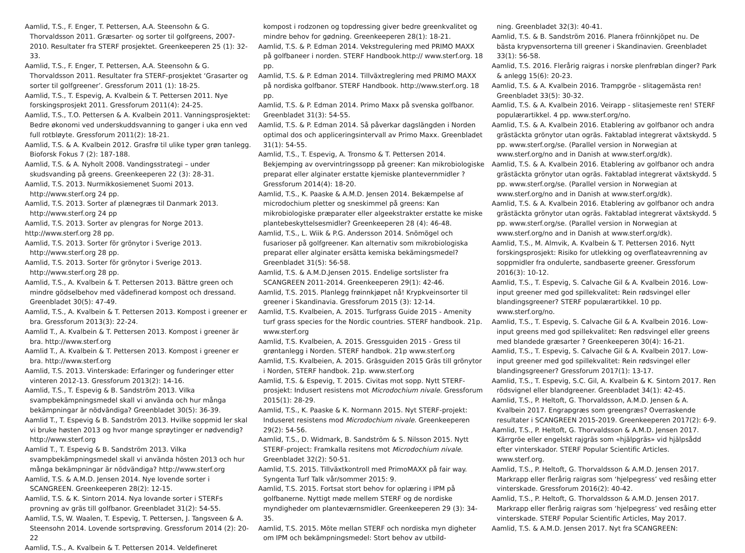Aamlid, T.S., F. Enger, T. Pettersen, A.A. Steensohn & G. Thorvaldsson 2011. Græsarter- og sorter til golfgreens, 2007-2010. Resultater fra STERF prosjektet. Greenkeeperen 25 (1): 32-33.
Aamlid, T.S., F. Enger, T. Pettersen, A.A. Steensohn & G. Thorvaldsson 2011. Resultater fra STERF-prosjektet ‘Grasarter og sorter til golfgreener’. Gressforum 2011 (1): 18-25.
Aamlid, T.S., T. Espevig, A. Kvalbein & T. Pettersen 2011. Nye forskingsprosjekt 2011. Gressforum 2011(4): 24-25.
Aamlid, T.S., T.O. Pettersen & A. Kvalbein 2011. Vanningsprosjektet: Bedre økonomi ved underskuddsvanning to ganger i uka enn ved full rotbløyte. Gressforum 2011(2): 18-21.
Aamlid, T.S. & A. Kvalbein 2012. Grasfrø til ulike typer grøn tanlegg. Bioforsk Fokus 7 (2): 187-188.
Aamlid, T.S. & A. Nyholt 2008. Vandingsstrategi – under skudsvanding på greens. Greenkeeperen 22 (3): 28-31.
Aamlid, T.S. 2013. Nurmikkosiemenet Suomi 2013. http://www.sterf.org 24 pp.
Aamlid, T.S. 2013. Sorter af plænegræs til Danmark 2013. http://www.sterf.org 24 pp
Aamlid, T.S. 2013. Sorter av plengras for Norge 2013.
http://www.sterf.org 28 pp.
Aamlid, T.S. 2013. Sorter för grönytor i Sverige 2013. http://www.sterf.org 28 pp.
Aamlid, T.S. 2013. Sorter för grönytor i Sverige 2013. http://www.sterf.org 28 pp.
Aamlid, T.S., A. Kvalbein & T. Pettersen 2013. Bättre green och mindre gödselbehov med vädefinerad kompost och dressand. Greenbladet 30(5): 47-49.
Aamlid, T.S., A. Kvalbein & T. Pettersen 2013. Kompost i greener er bra. Gressforum 2013(3): 22-24.
Aamlid T., A. Kvalbein & T. Pettersen 2013. Kompost i greener är bra. http://www.sterf.org
Aamlid T., A. Kvalbein & T. Pettersen 2013. Kompost i greener er bra. http://www.sterf.org
Aamlid, T.S. 2013. Vinterskade: Erfaringer og funderinger etter vinteren 2012-13. Gressforum 2013(2): 14-16.
Aamlid, T.S., T. Espevig & B. Sandström 2013. Vilka svampbekämpningsmedel skall vi använda och hur många bekämpningar är nödvändiga? Greenbladet 30(5): 36-39.
Aamlid T., T. Espevig & B. Sandström 2013. Hvilke soppmid ler skal vi bruke høsten 2013 og hvor mange sprøytinger er nødvendig? http://www.sterf.org
Aamlid T., T. Espevig & B. Sandström 2013. Vilka svampbekämpningsmedel skall vi använda hösten 2013 och hur många bekämpningar är nödvändiga? http://www.sterf.org
Aamlid, T.S. & A.M.D. Jensen 2014. Nye lovende sorter i SCANGREEN. Greenkeeperen 28(2): 12-15.
Aamlid, T.S. & K. Sintorn 2014. Nya lovande sorter i STERFs provning av gräs till golfbanor. Greenbladet 31(2): 54-55.
Aamlid, T.S, W. Waalen, T. Espevig, T. Pettersen, J. Tangsveen & A. Steensohn 2014. Lovende sortsprøving. Gressforum 2014 (2): 20-22
Aamlid, T.S., A. Kvalbein & T. Pettersen 2014. Veldefineret
kompost i rodzonen og topdressing giver bedre greenkvalitet og mindre behov for gødning. Greenkeeperen 28(1): 18-21.
Aamlid, T.S. & P. Edman 2014. Vekstregulering med PRIMO MAXX på golfbaneer i norden. STERF Handbook.http:// www.sterf.org. 18 pp.
Aamlid, T.S. & P. Edman 2014. Tillväxtreglering med PRIMO MAXX på nordiska golfbanor. STERF Handbook. http://www.sterf.org. 18 pp.
Aamlid, T.S. & P. Edman 2014. Primo Maxx på svenska golfbanor. Greenbladet 31(3): 54-55.
Aamlid, T.S. & P. Edman 2014. Så påverkar dagslängden i Norden optimal dos och appliceringsintervall av Primo Maxx. Greenbladet 31(1): 54-55.
Aamlid, T.S., T. Espevig, A. Tronsmo & T. Pettersen 2014. Bekjemping av overvintringssopp på greener: Kan mikrobiologiske preparat eller alginater erstatte kjemiske plantevernmidler ? Gressforum 2014(4): 18-20.
Aamlid, T.S., K. Paaske & A.M.D. Jensen 2014. Bekæmpelse af microdochium pletter og sneskimmel på greens: Kan mikrobiologiske præparater eller algeekstrakter erstatte ke miske plantebeskyttelsesmidler? Greenkeeperen 28 (4): 46-48.
Aamlid, T.S., L. Wiik & P.G. Andersson 2014. Snömögel och fusarioser på golfgreener. Kan alternativ som mikrobiologiska preparat eller alginater ersätta kemiska bekämingsmedel? Greenbladet 31(5): 56-58.
Aamlid, T.S. & A.M.D.Jensen 2015. Endelige sortslister fra SCANGREEN 2011-2014. Greenkeeperen 29(1): 42-46.
Aamlid, T.S. 2015. Planlegg frøinnkjøpet nå! Krypkveinsorter til greener i Skandinavia. Gressforum 2015 (3): 12-14.
Aamlid, T.S. Kvalbeien, A. 2015. Turfgrass Guide 2015 - Amenity turf grass species for the Nordic countries. STERF handbook. 21p. www.sterf.org
Aamlid, T.S. Kvalbeien, A. 2015. Gressguiden 2015 - Gress til grøntanlegg i Norden. STERF handbok. 21p www.sterf.org
Aamlid, T.S. Kvalbeien, A. 2015. Gräsguiden 2015 Gräs till grönytor i Norden, STERF handbok. 21p. www.sterf.org
Aamlid, T.S. & Espevig, T. 2015. Civitas mot sopp. Nytt STERF-prosjekt: Indusert resistens mot Microdochium nivale. Gressforum 2015(1): 28-29.
Aamlid, T.S., K. Paaske & K. Normann 2015. Nyt STERF-projekt: Induseret resistens mod Microdochium nivale. Greenkeeperen 29(2): 54-56.
Aamlid, T.S., D. Widmark, B. Sandström & S. Nilsson 2015. Nytt STERF-project: Framkalla resitens mot Microdochium nivale. Greenbladet 32(2): 50-51.
Aamlid, T.S. 2015. Tillväxtkontroll med PrimoMAXX på fair way. Syngenta Turf Talk vår/sommer 2015: 9.
Aamlid, T.S. 2015. Fortsat stort behov for oplæring i IPM på golfbanerne. Nyttigt møde mellem STERF og de nordiske myndigheder om planteværnsmidler. Greenkeeperen 29 (3): 34-35.
Aamlid, T.S. 2015. Möte mellan STERF och nordiska myn digheter om IPM och bekämpningsmedel: Stort behov av utbild-
ning. Greenbladet 32(3): 40-41.
Aamlid, T.S. & B. Sandström 2016. Planera fröinnkjöpet nu. De bästa krypvensorterna till greener i Skandinavien. Greenbladet 33(1): 56-58.
Aamlid, T.S. 2016. Flerårig raigras i norske plenfrøblan dinger? Park & anlegg 15(6): 20-23.
Aamlid, T.S. & A. Kvalbein 2016. Trampgröe - slitagemästa ren! Greenbladet 33(5): 30-32.
Aamlid, T.S. & A. Kvalbein 2016. Veirapp - slitasjemeste ren! STERF populærartikkel. 4 pp. www.sterf.org/no.
Aamlid, T.S. & A. Kvalbein 2016. Etablering av golfbanor och andra grästäckta grönytor utan ogräs. Faktablad integrerat växtskydd. 5 pp. www.sterf.org/se. (Parallel version in Norwegian at www.sterf.org/no and in Danish at www.sterf.org/dk).
Aamlid, T.S. & A. Kvalbein 2016. Etablering av golfbanor och andra grästäckta grönytor utan ogräs. Faktablad integrerat växtskydd. 5 pp. www.sterf.org/se. (Parallel version in Norwegian at www.sterf.org/no and in Danish at www.sterf.org/dk).
Aamlid, T.S. & A. Kvalbein 2016. Etablering av golfbanor och andra grästäckta grönytor utan ogräs. Faktablad integrerat växtskydd. 5 pp. www.sterf.org/se. (Parallel version in Norwegian at www.sterf.org/no and in Danish at www.sterf.org/dk).
Aamlid, T.S., M. Almvik, A. Kvalbein & T. Pettersen 2016. Nytt forskingsprosjekt: Risiko for utlekking og overflateavrenning av soppmidler fra ondulerte, sandbaserte greener. Gressforum 2016(3): 10-12.
Aamlid, T.S., T. Espevig, S. Calvache Gil & A. Kvalbein 2016. Low-input greener med god spillekvalitet: Rein rødsvingel eller blandingsgreener? STERF populærartikkel. 10 pp. www.sterf.org/no.
Aamlid, T.S., T. Espevig, S. Calvache Gil & A. Kvalbein 2016. Low-input greens med god spillekvalitet: Ren rødsvingel eller greens med blandede græsarter ? Greenkeeperen 30(4): 16-21.
Aamlid, T.S., T. Espevig, S. Calvache Gil & A. Kvalbein 2017. Low-input greener med god spillekvalitet: Rein rødsvingel eller blandingsgreener? Gressforum 2017(1): 13-17.
Aamlid, T.S., T. Espevig, S.C. Gil, A. Kvalbein & K. Sintorn 2017. Ren rödsvignel eller blandgreener. Greenbladet 34(1): 42-45.
Aamlid, T.S., P. Heltoft, G. Thorvaldsson, A.M.D. Jensen & A. Kvalbein 2017. Engrapgræs som greengræs? Overraskende resultater i SCANGREEN 2015-2019. Greenkeeperen 2017(2): 6-9.
Aamlid, T.S., P. Heltoft, G. Thorvaldsson & A.M.D. Jensen 2017. Kärrgröe eller engelskt rajgräs som «hjälpgräs» vid hjälpsådd efter vinterskador. STERF Popular Scientific Articles. www.sterf.org.
Aamlid, T.S., P. Heltoft, G. Thorvaldsson & A.M.D. Jensen 2017. Markrapp eller flerårig raigras som ‘hjelpegress’ ved reså­ing etter vinterskade. Gressforum 2016(2): 40-42.
Aamlid, T.S., P. Heltoft, G. Thorvaldsson & A.M.D. Jensen 2017. Markrapp eller flerårig raigras som ‘hjelpegress’ ved reså­ing etter vinterskade. STERF Popular Scientific Articles, May 2017.
Aamlid, T.S. & A.M.D. Jensen 2017. Nyt fra SCANGREEN: